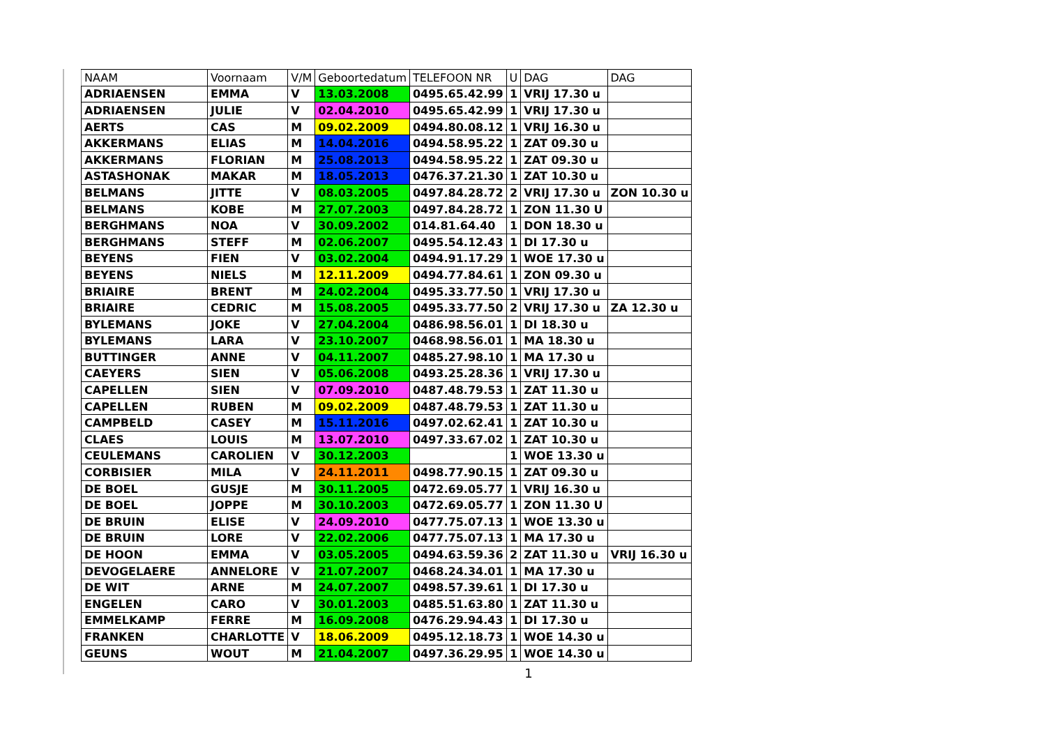| NAAM | Voornaam | V/M | Geboortedatum | TELEFOON NR | U | DAG | DAG |
| --- | --- | --- | --- | --- | --- | --- | --- |
| ADRIAENSEN | EMMA | V | 13.03.2008 | 0495.65.42.99 | 1 | VRIJ 17.30 u | |
| ADRIAENSEN | JULIE | V | 02.04.2010 | 0495.65.42.99 | 1 | VRIJ 17.30 u | |
| AERTS | CAS | M | 09.02.2009 | 0494.80.08.12 | 1 | VRIJ 16.30 u | |
| AKKERMANS | ELIAS | M | 14.04.2016 | 0494.58.95.22 | 1 | ZAT 09.30 u | |
| AKKERMANS | FLORIAN | M | 25.08.2013 | 0494.58.95.22 | 1 | ZAT 09.30 u | |
| ASTASHONAK | MAKAR | M | 18.05.2013 | 0476.37.21.30 | 1 | ZAT 10.30 u | |
| BELMANS | JITTE | V | 08.03.2005 | 0497.84.28.72 | 2 | VRIJ 17.30 u | ZON 10.30 u |
| BELMANS | KOBE | M | 27.07.2003 | 0497.84.28.72 | 1 | ZON 11.30 U | |
| BERGHMANS | NOA | V | 30.09.2002 | 014.81.64.40 | 1 | DON 18.30 u | |
| BERGHMANS | STEFF | M | 02.06.2007 | 0495.54.12.43 | 1 | DI 17.30 u | |
| BEYENS | FIEN | V | 03.02.2004 | 0494.91.17.29 | 1 | WOE 17.30 u | |
| BEYENS | NIELS | M | 12.11.2009 | 0494.77.84.61 | 1 | ZON 09.30 u | |
| BRIAIRE | BRENT | M | 24.02.2004 | 0495.33.77.50 | 1 | VRIJ 17.30 u | |
| BRIAIRE | CEDRIC | M | 15.08.2005 | 0495.33.77.50 | 2 | VRIJ 17.30 u | ZA 12.30 u |
| BYLEMANS | JOKE | V | 27.04.2004 | 0486.98.56.01 | 1 | DI 18.30 u | |
| BYLEMANS | LARA | V | 23.10.2007 | 0468.98.56.01 | 1 | MA 18.30 u | |
| BUTTINGER | ANNE | V | 04.11.2007 | 0485.27.98.10 | 1 | MA 17.30 u | |
| CAEYERS | SIEN | V | 05.06.2008 | 0493.25.28.36 | 1 | VRIJ 17.30 u | |
| CAPELLEN | SIEN | V | 07.09.2010 | 0487.48.79.53 | 1 | ZAT 11.30 u | |
| CAPELLEN | RUBEN | M | 09.02.2009 | 0487.48.79.53 | 1 | ZAT 11.30 u | |
| CAMPBELD | CASEY | M | 15.11.2016 | 0497.02.62.41 | 1 | ZAT 10.30 u | |
| CLAES | LOUIS | M | 13.07.2010 | 0497.33.67.02 | 1 | ZAT 10.30 u | |
| CEULEMANS | CAROLIEN | V | 30.12.2003 | | 1 | WOE 13.30 u | |
| CORBISIER | MILA | V | 24.11.2011 | 0498.77.90.15 | 1 | ZAT 09.30 u | |
| DE BOEL | GUSJE | M | 30.11.2005 | 0472.69.05.77 | 1 | VRIJ 16.30 u | |
| DE BOEL | JOPPE | M | 30.10.2003 | 0472.69.05.77 | 1 | ZON 11.30 U | |
| DE BRUIN | ELISE | V | 24.09.2010 | 0477.75.07.13 | 1 | WOE 13.30 u | |
| DE BRUIN | LORE | V | 22.02.2006 | 0477.75.07.13 | 1 | MA 17.30 u | |
| DE HOON | EMMA | V | 03.05.2005 | 0494.63.59.36 | 2 | ZAT 11.30 u | VRIJ 16.30 u |
| DEVOGELAERE | ANNELORE | V | 21.07.2007 | 0468.24.34.01 | 1 | MA 17.30 u | |
| DE WIT | ARNE | M | 24.07.2007 | 0498.57.39.61 | 1 | DI 17.30 u | |
| ENGELEN | CARO | V | 30.01.2003 | 0485.51.63.80 | 1 | ZAT 11.30 u | |
| EMMELKAMP | FERRE | M | 16.09.2008 | 0476.29.94.43 | 1 | DI 17.30 u | |
| FRANKEN | CHARLOTTE | V | 18.06.2009 | 0495.12.18.73 | 1 | WOE 14.30 u | |
| GEUNS | WOUT | M | 21.04.2007 | 0497.36.29.95 | 1 | WOE 14.30 u | |
1